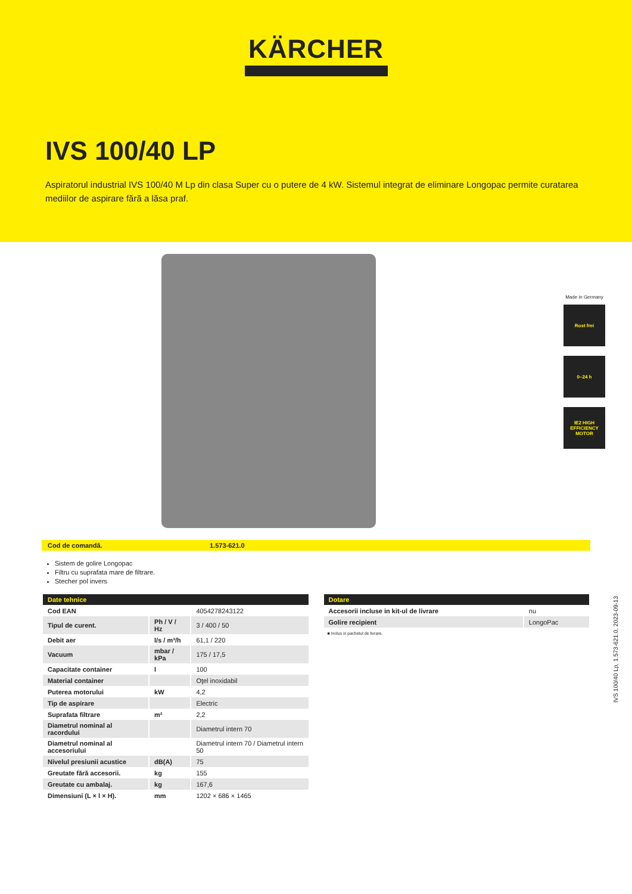KÄRCHER
IVS 100/40 LP
Aspiratorul industrial IVS 100/40 M Lp din clasa Super cu o putere de 4 kW. Sistemul integrat de eliminare Longopac permite curatarea mediilor de aspirare fără a lăsa praf.
Made in Germany
Rost frei
0–24 h
IE2 HIGH EFFICIENCY MOTOR
Cod de comandă. 1.573-621.0
Sistem de golire Longopac
Filtru cu suprafata mare de filtrare.
Stecher pol invers
| Date tehnice | | |
| --- | --- | --- |
| Cod EAN | | 4054278243122 |
| Tipul de curent. | Ph / V / Hz | 3 / 400 / 50 |
| Debit aer | l/s / m³/h | 61,1 / 220 |
| Vacuum | mbar / kPa | 175 / 17,5 |
| Capacitate container | l | 100 |
| Material container | | Oţel inoxidabil |
| Puterea motorului | kW | 4,2 |
| Tip de aspirare | | Electric |
| Suprafata filtrare | m² | 2,2 |
| Diametrul nominal al racordului | | Diametrul intern 70 |
| Diametrul nominal al accesoriului | | Diametrul intern 70 / Diametrul intern 50 |
| Nivelul presiunii acustice | dB(A) | 75 |
| Greutate fără accesorii. | kg | 155 |
| Greutate cu ambalaj. | kg | 167,6 |
| Dimensiuni (L × l × H). | mm | 1202 × 686 × 1465 |
| Dotare | |
| --- | --- |
| Accesorii incluse in kit-ul de livrare | nu |
| Golire recipient | LongoPac |
■ Inclus in pachetul de livrare.
IVS 100/40 Lp, 1.573-621.0, 2023-09-13